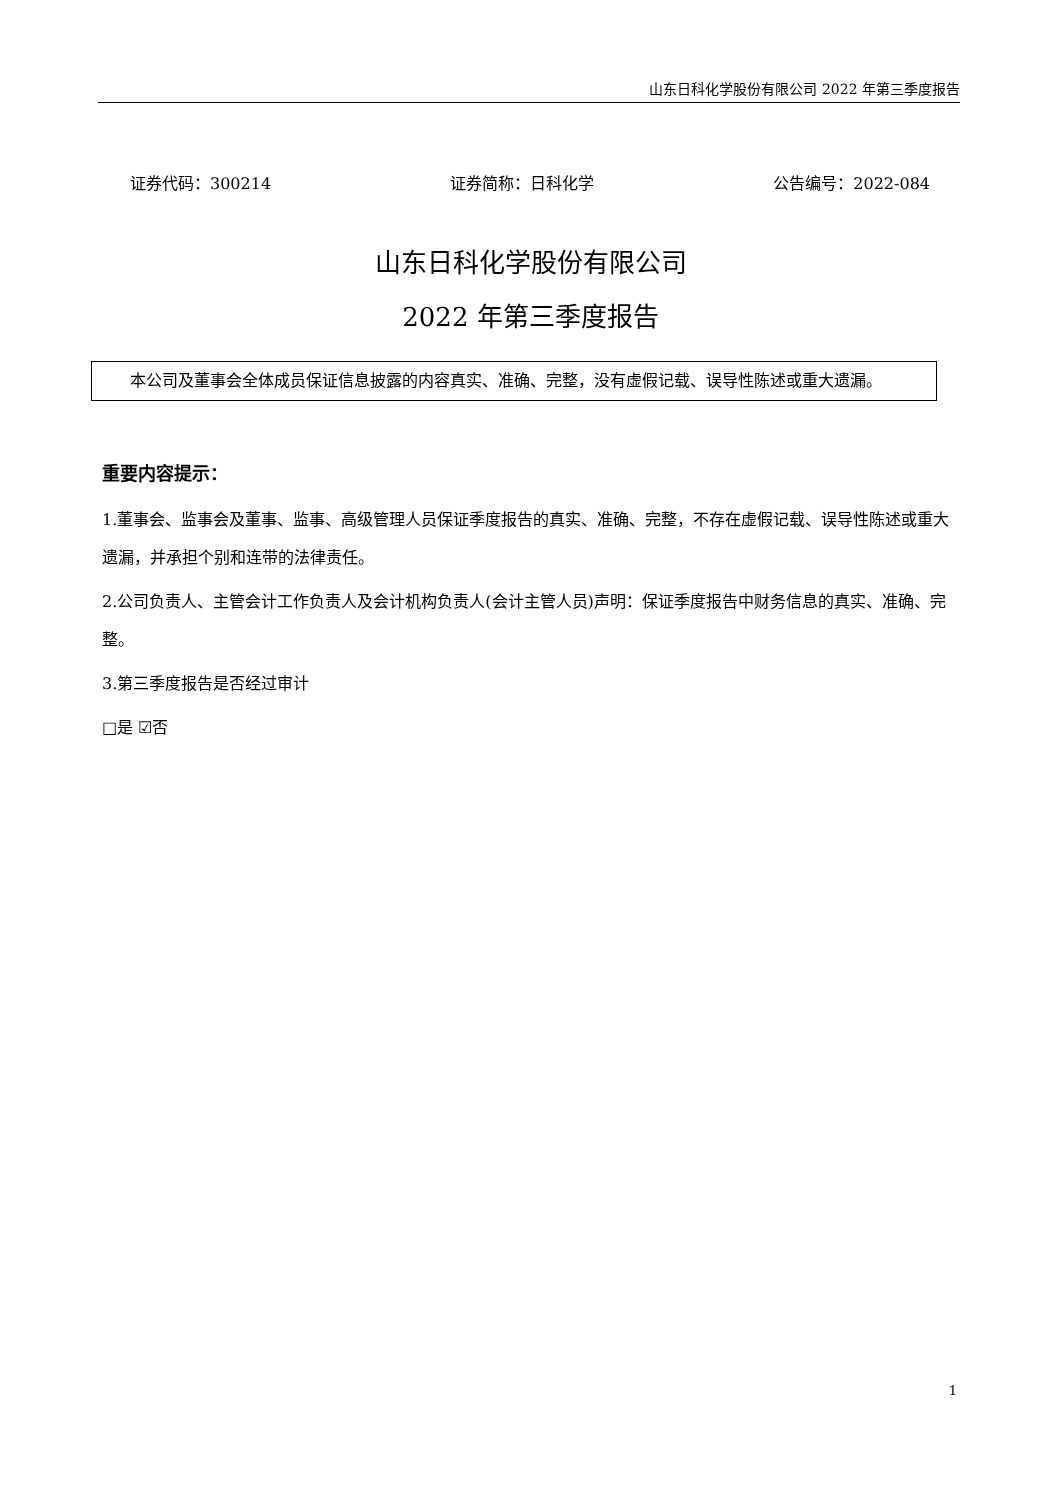山东日科化学股份有限公司 2022 年第三季度报告
证券代码：300214 证券简称：日科化学 公告编号：2022-084
山东日科化学股份有限公司
2022 年第三季度报告
本公司及董事会全体成员保证信息披露的内容真实、准确、完整，没有虚假记载、误导性陈述或重大遗漏。
重要内容提示：
1.董事会、监事会及董事、监事、高级管理人员保证季度报告的真实、准确、完整，不存在虚假记载、误导性陈述或重大遗漏，并承担个别和连带的法律责任。
2.公司负责人、主管会计工作负责人及会计机构负责人(会计主管人员)声明：保证季度报告中财务信息的真实、准确、完整。
3.第三季度报告是否经过审计
□是 ☑否
1